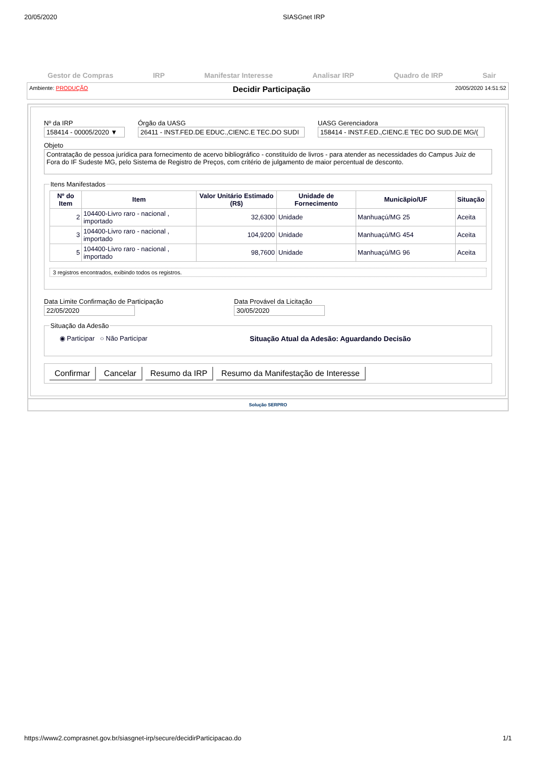20/05/2020 SIASGnet IRP
Gestor de Compras IRP Manifestar Interesse Analisar IRP Quadro de IRP Sair
Ambiente: PRODUÇÃO Decidir Participação 20/05/2020 14:51:52
Nº da IRP
158414 - 00005/2020 ▼
Órgão da UASG
26411 - INST.FED.DE EDUC.,CIENC.E TEC.DO SUDI
UASG Gerenciadora
158414 - INST.F.ED.,CIENC.E TEC DO SUD.DE MG/(
Objeto
Contratação de pessoa jurídica para fornecimento de acervo bibliográfico - constituído de livros - para atender as necessidades do Campus Juiz de Fora do IF Sudeste MG, pelo Sistema de Registro de Preços, com critério de julgamento de maior percentual de desconto.
Itens Manifestados
| Nº do Item | Item | Valor Unitário Estimado (R$) | Unidade de Fornecimento | Municãpio/UF | Situação |
| --- | --- | --- | --- | --- | --- |
| 2 | 104400-Livro raro - nacional , importado | 32,6300 | Unidade | Manhuaçú/MG 25 | Aceita |
| 3 | 104400-Livro raro - nacional , importado | 104,9200 | Unidade | Manhuaçú/MG 454 | Aceita |
| 5 | 104400-Livro raro - nacional , importado | 98,7600 | Unidade | Manhuaçú/MG 96 | Aceita |
3 registros encontrados, exibindo todos os registros.
Data Limite Confirmação de Participação
22/05/2020
Data Provável da Licitação
30/05/2020
Situação da Adesão
◉ Participar ○ Não Participar Situação Atual da Adesão: Aguardando Decisão
Confirmar Cancelar Resumo da IRP Resumo da Manifestação de Interesse
Solução SERPRO
https://www2.comprasnet.gov.br/siasgnet-irp/secure/decidirParticipacao.do 1/1